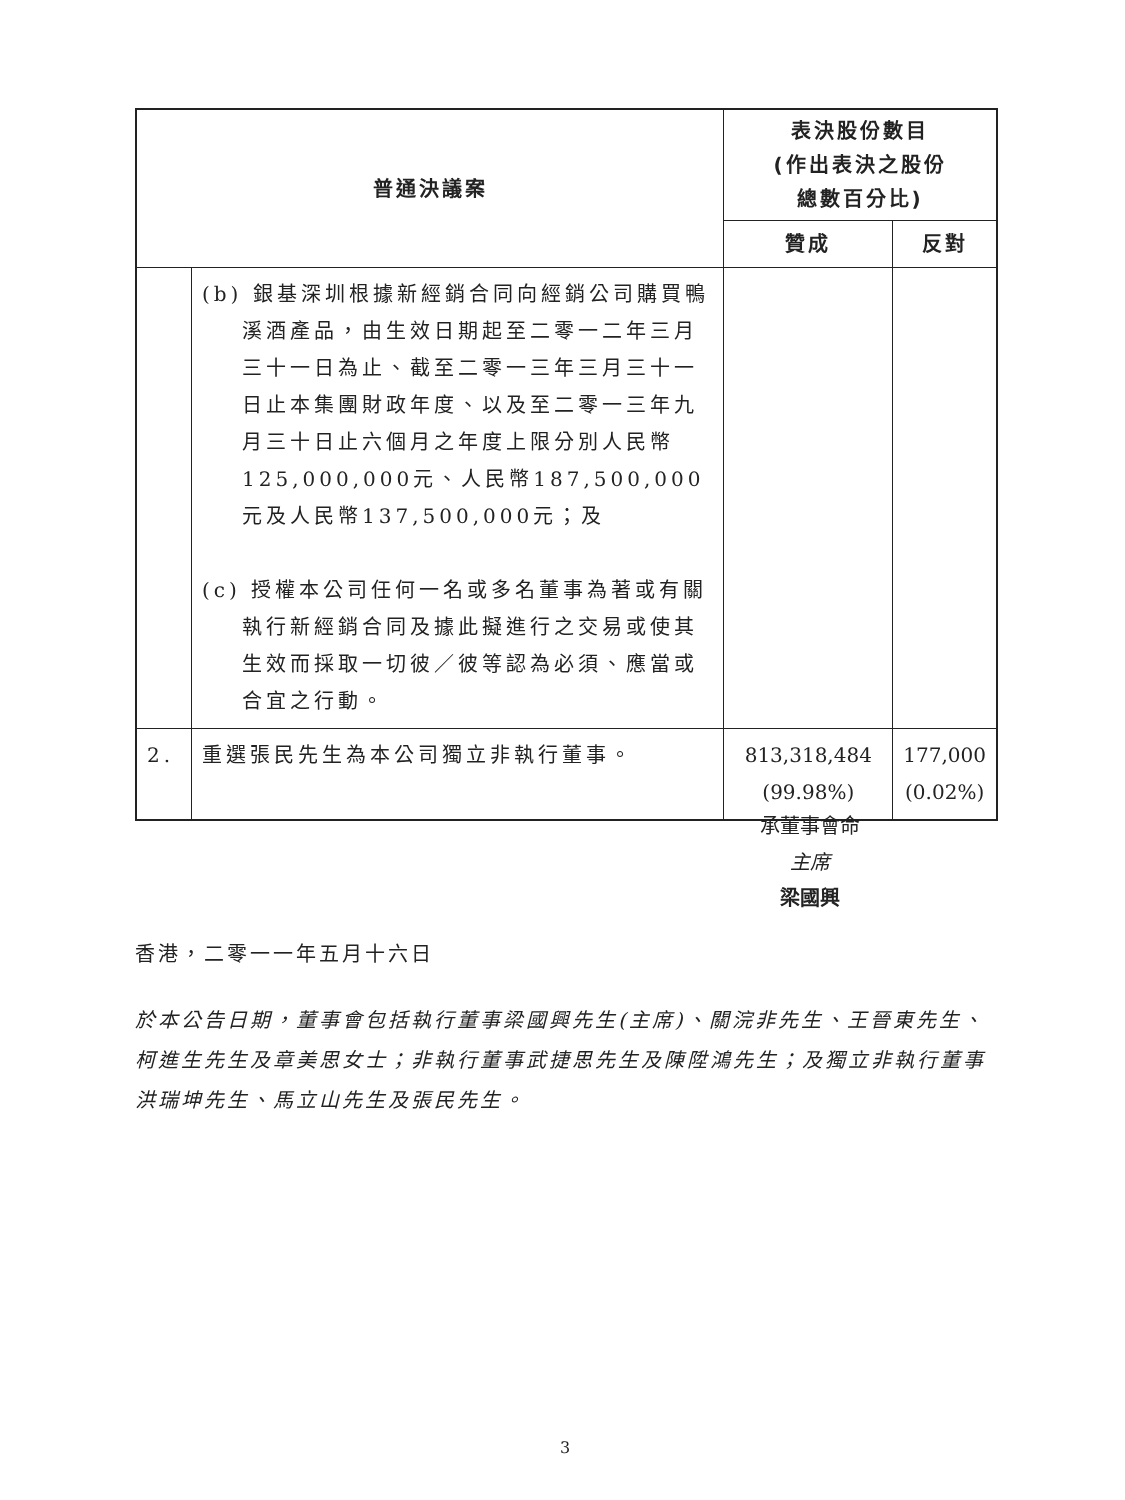| 普通決議案 | | 表決股份數目 (作出表決之股份 總數百分比) | |
| --- | --- | --- | --- |
| | | 贊成 | 反對 |
| | (b) 銀基深圳根據新經銷合同向經銷公司購買鴨溪酒產品，由生效日期起至二零一二年三月三十一日為止、截至二零一三年三月三十一日止本集團財政年度、以及至二零一三年九月三十日止六個月之年度上限分別人民幣125,000,000元、人民幣187,500,000元及人民幣137,500,000元；及 (c) 授權本公司任何一名或多名董事為著或有關執行新經銷合同及據此擬進行之交易或使其生效而採取一切彼／彼等認為必須、應當或合宜之行動。 | | |
| 2. | 重選張民先生為本公司獨立非執行董事。 | 813,318,484 (99.98%) | 177,000 (0.02%) |
承董事會命
主席
梁國興
香港，二零一一年五月十六日
於本公告日期，董事會包括執行董事梁國興先生(主席)、關浣非先生、王晉東先生、柯進生先生及章美思女士；非執行董事武捷思先生及陳陞鴻先生；及獨立非執行董事洪瑞坤先生、馬立山先生及張民先生。
3